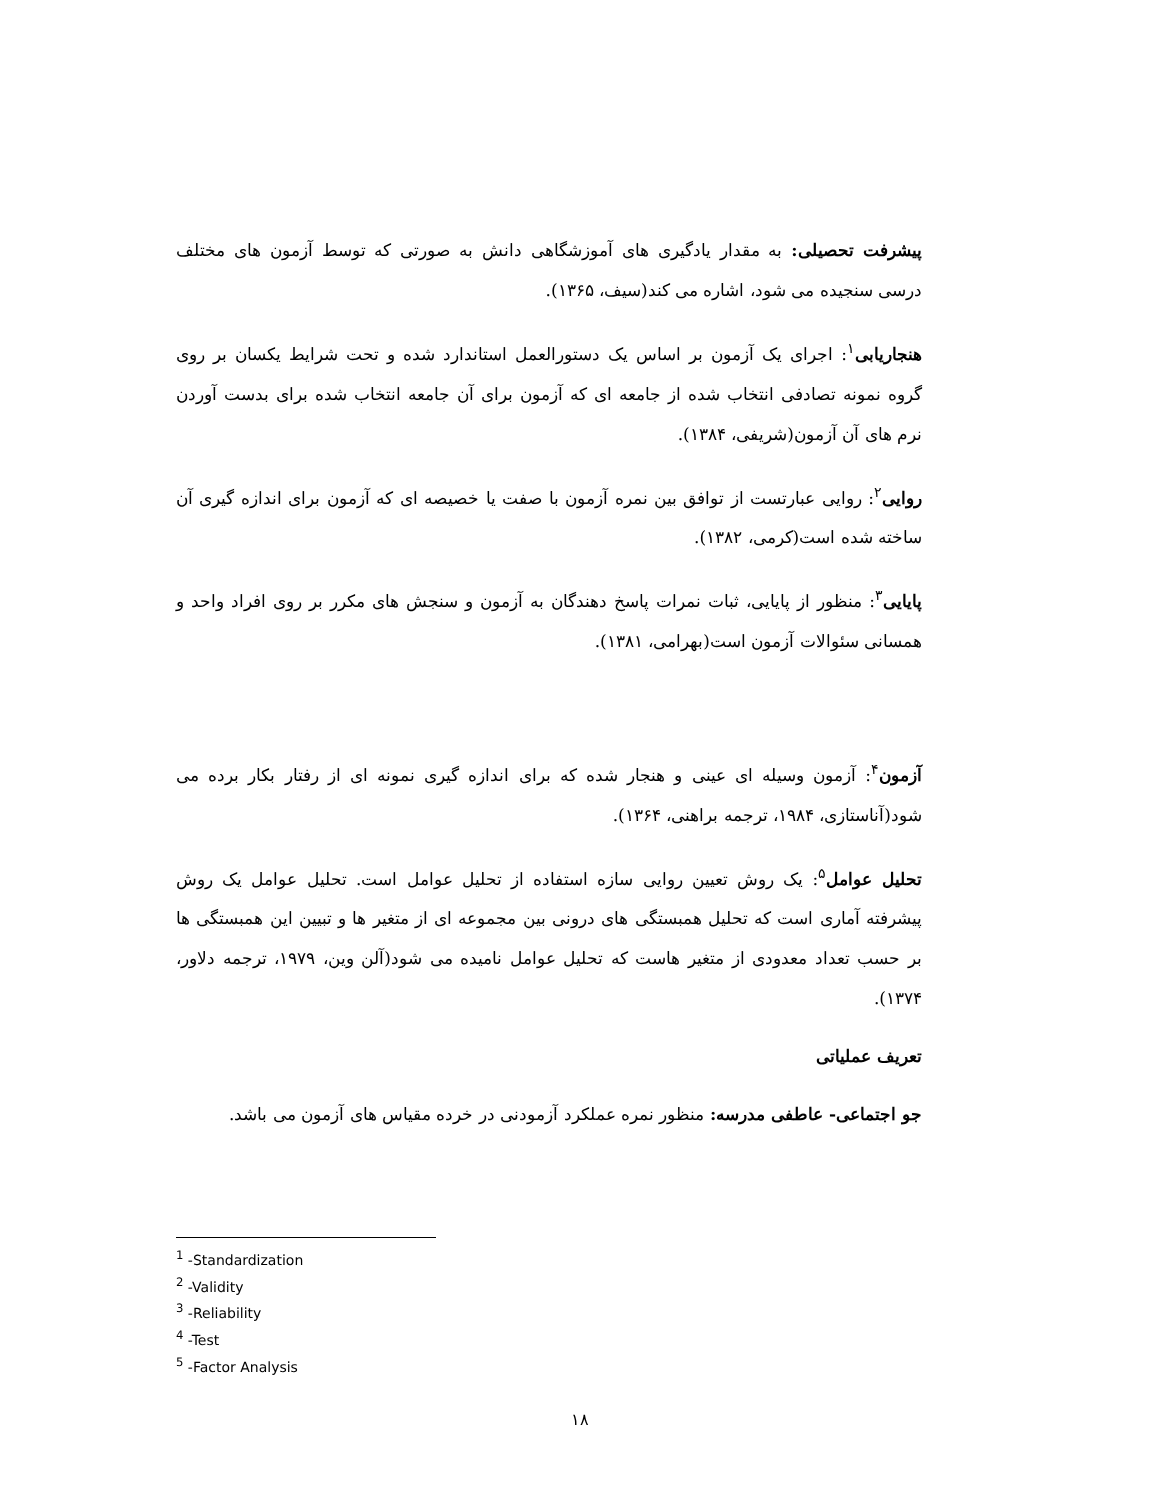پیشرفت تحصیلی: به مقدار یادگیری های آموزشگاهی دانش به صورتی که توسط آزمون های مختلف درسی سنجیده می شود، اشاره می کند(سیف، ۱۳۶۵).
هنجاریابی<sup>۱</sup>: اجرای یک آزمون بر اساس یک دستورالعمل استاندارد شده و تحت شرایط یکسان بر روی گروه نمونه تصادفی انتخاب شده از جامعه ای که آزمون برای آن جامعه انتخاب شده برای بدست آوردن نرم های آن آزمون(شریفی، ۱۳۸۴).
روایی<sup>۲</sup>: روایی عبارتست از توافق بین نمره آزمون با صفت یا خصیصه ای که آزمون برای اندازه گیری آن ساخته شده است(کرمی، ۱۳۸۲).
پایایی<sup>۳</sup>: منظور از پایایی، ثبات نمرات پاسخ دهندگان به آزمون و سنجش های مکرر بر روی افراد واحد و همسانی سئوالات آزمون است(بهرامی، ۱۳۸۱).
آزمون<sup>۴</sup>: آزمون وسیله ای عینی و هنجار شده که برای اندازه گیری نمونه ای از رفتار بکار برده می شود(آناستازی، ۱۹۸۴، ترجمه براهنی، ۱۳۶۴).
تحلیل عوامل<sup>۵</sup>: یک روش تعیین روایی سازه استفاده از تحلیل عوامل است. تحلیل عوامل یک روش پیشرفته آماری است که تحلیل همبستگی های درونی بین مجموعه ای از متغیر ها و تبیین این همبستگی ها بر حسب تعداد معدودی از متغیر هاست که تحلیل عوامل نامیده می شود(آلن وین، ۱۹۷۹، ترجمه دلاور، ۱۳۷۴).
تعریف عملیاتی
جو اجتماعی- عاطفی مدرسه: منظور نمره عملکرد آزمودنی در خرده مقیاس های آزمون می باشد.
<sup>1</sup> -Standardization
<sup>2</sup> -Validity
<sup>3</sup> -Reliability
<sup>4</sup> -Test
<sup>5</sup> -Factor Analysis
۱۸